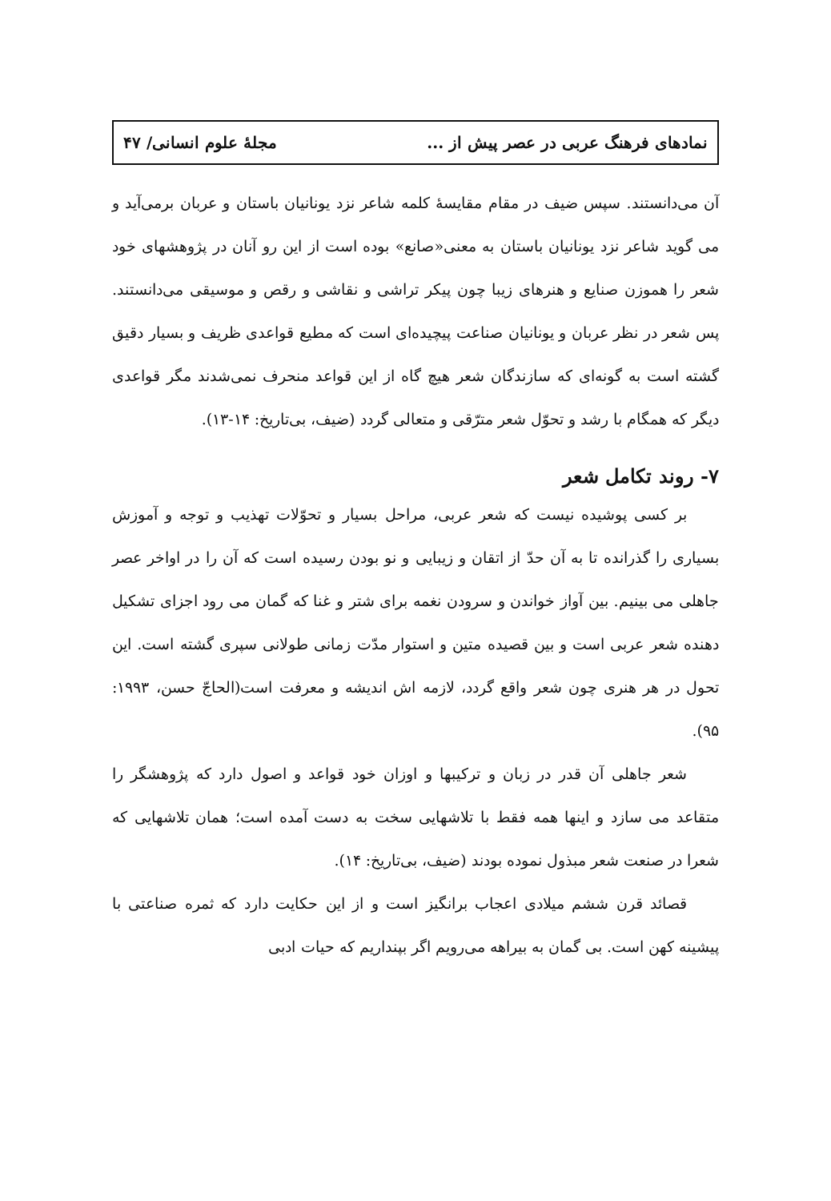نمادهای فرهنگ عربی در عصر پیش از ... مجلهٔ علوم انسانی/ ۴۷
آن می‌دانستند. سپس ضیف در مقام مقایسهٔ کلمه شاعر نزد یونانیان باستان و عربان برمی‌آید و می گوید شاعر نزد یونانیان باستان به معنی«صانع» بوده است از این رو آنان در پژوهشهای خود شعر را هموزن صنایع و هنرهای زیبا چون پیکر تراشی و نقاشی و رقص و موسیقی می‌دانستند. پس شعر در نظر عربان و یونانیان صناعت پیچیده‌ای است که مطیع قواعدی ظریف و بسیار دقیق گشته است به گونه‌ای که سازندگان شعر هیچ گاه از این قواعد منحرف نمی‌شدند مگر قواعدی دیگر که همگام با رشد و تحوّل شعر مترّقی و متعالی گردد (ضیف، بی‌تاریخ: ۱۴-۱۳).
۷- روند تکامل شعر
بر کسی پوشیده نیست که شعر عربی، مراحل بسیار و تحوّلات تهذیب و توجه و آموزش بسیاری را گذرانده تا به آن حدّ از اتقان و زیبایی و نو بودن رسیده است که آن را در اواخر عصر جاهلی می بینیم. بین آواز خواندن و سرودن نغمه برای شتر و غنا که گمان می رود اجزای تشکیل دهنده شعر عربی است و بین قصیده متین و استوار مدّت زمانی طولانی سپری گشته است. این تحول در هر هنری چون شعر واقع گردد، لازمه اش اندیشه و معرفت است(الحاجّ حسن، ۱۹۹۳: ۹۵).
شعر جاهلی آن قدر در زبان و ترکیبها و اوزان خود قواعد و اصول دارد که پژوهشگر را متقاعد می سازد و اینها همه فقط با تلاشهایی سخت به دست آمده است؛ همان تلاشهایی که شعرا در صنعت شعر مبذول نموده بودند (ضیف، بی‌تاریخ: ۱۴).
قصائد قرن ششم میلادی اعجاب برانگیز است و از این حکایت دارد که ثمره صناعتی با پیشینه کهن است. بی گمان به بیراهه می‌رویم اگر بپنداریم که حیات ادبی